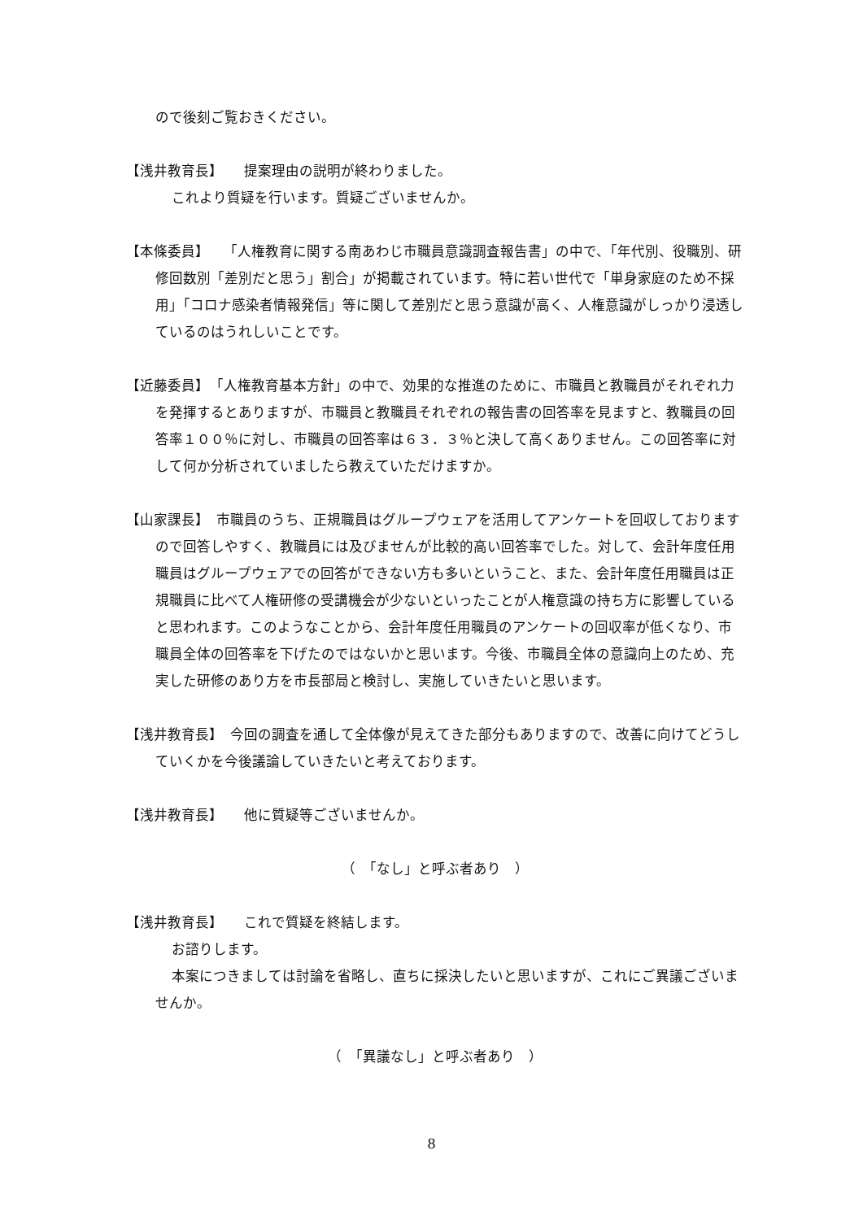ので後刻ご覧おきください。
【浅井教育長】　　提案理由の説明が終わりました。
これより質疑を行います。質疑ございませんか。
【本條委員】　　「人権教育に関する南あわじ市職員意識調査報告書」の中で、「年代別、役職別、研修回数別「差別だと思う」割合」が掲載されています。特に若い世代で「単身家庭のため不採用」「コロナ感染者情報発信」等に関して差別だと思う意識が高く、人権意識がしっかり浸透しているのはうれしいことです。
【近藤委員】　「人権教育基本方針」の中で、効果的な推進のために、市職員と教職員がそれぞれ力を発揮するとありますが、市職員と教職員それぞれの報告書の回答率を見ますと、教職員の回答率１００％に対し、市職員の回答率は６３．３％と決して高くありません。この回答率に対して何か分析されていましたら教えていただけますか。
【山家課長】　市職員のうち、正規職員はグループウェアを活用してアンケートを回収しておりますので回答しやすく、教職員には及びませんが比較的高い回答率でした。対して、会計年度任用職員はグループウェアでの回答ができない方も多いということ、また、会計年度任用職員は正規職員に比べて人権研修の受講機会が少ないといったことが人権意識の持ち方に影響していると思われます。このようなことから、会計年度任用職員のアンケートの回収率が低くなり、市職員全体の回答率を下げたのではないかと思います。今後、市職員全体の意識向上のため、充実した研修のあり方を市長部局と検討し、実施していきたいと思います。
【浅井教育長】　今回の調査を通して全体像が見えてきた部分もありますので、改善に向けてどうしていくかを今後議論していきたいと考えております。
【浅井教育長】　　他に質疑等ございませんか。
（　「なし」と呼ぶ者あり　）
【浅井教育長】　　これで質疑を終結します。
お諮りします。
本案につきましては討論を省略し、直ちに採決したいと思いますが、これにご異議ございませんか。
（　「異議なし」と呼ぶ者あり　）
8